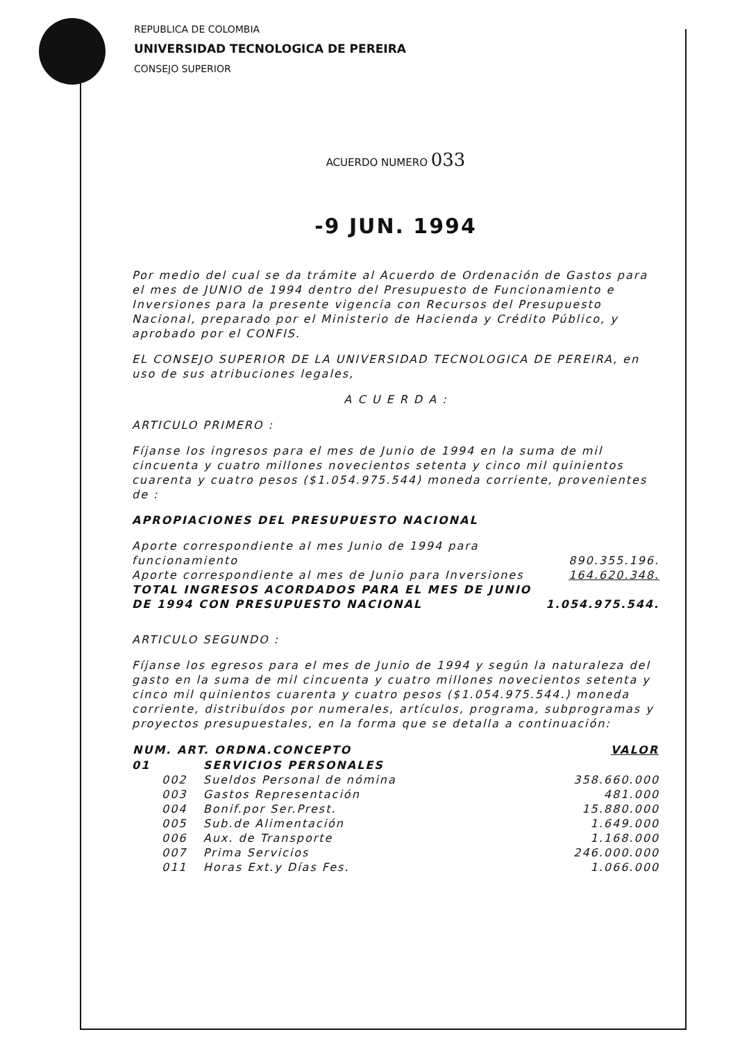REPUBLICA DE COLOMBIA
UNIVERSIDAD TECNOLOGICA DE PEREIRA
CONSEJO SUPERIOR
ACUERDO NUMERO 033
-9 JUN. 1994
Por medio del cual se da trámite al Acuerdo de Ordenación de Gastos para el mes de JUNIO de 1994 dentro del Presupuesto de Funcionamiento e Inversiones para la presente vigencia con Recursos del Presupuesto Nacional, preparado por el Ministerio de Hacienda y Crédito Público, y aprobado por el CONFIS.
EL CONSEJO SUPERIOR DE LA UNIVERSIDAD TECNOLOGICA DE PEREIRA, en uso de sus atribuciones legales,
A C U E R D A :
ARTICULO PRIMERO :
Fíjanse los ingresos para el mes de Junio de 1994 en la suma de mil cincuenta y cuatro millones novecientos setenta y cinco mil quinientos cuarenta y cuatro pesos ($1.054.975.544) moneda corriente, provenientes de :
APROPIACIONES DEL PRESUPUESTO NACIONAL
| Aporte correspondiente al mes Junio de 1994 para funcionamiento | 890.355.196. |
| Aporte correspondiente al mes de Junio para Inversiones | 164.620.348. |
| TOTAL INGRESOS ACORDADOS PARA EL MES DE JUNIO DE 1994 CON PRESUPUESTO NACIONAL | 1.054.975.544. |
ARTICULO SEGUNDO :
Fíjanse los egresos para el mes de Junio de 1994 y según la naturaleza del gasto en la suma de mil cincuenta y cuatro millones novecientos setenta y cinco mil quinientos cuarenta y cuatro pesos ($1.054.975.544.) moneda corriente, distribuídos por numerales, artículos, programa, subprogramas y proyectos presupuestales, en la forma que se detalla a continuación:
| NUM. ART. ORDNA.CONCEPTO | | | VALOR |
| --- | --- | --- | --- |
| 01 | | SERVICIOS PERSONALES | |
| | 002 | Sueldos Personal de nómina | 358.660.000 |
| | 003 | Gastos Representación | 481.000 |
| | 004 | Bonif.por Ser.Prest. | 15.880.000 |
| | 005 | Sub.de Alimentación | 1.649.000 |
| | 006 | Aux. de Transporte | 1.168.000 |
| | 007 | Prima Servicios | 246.000.000 |
| | 011 | Horas Ext.y Días Fes. | 1.066.000 |